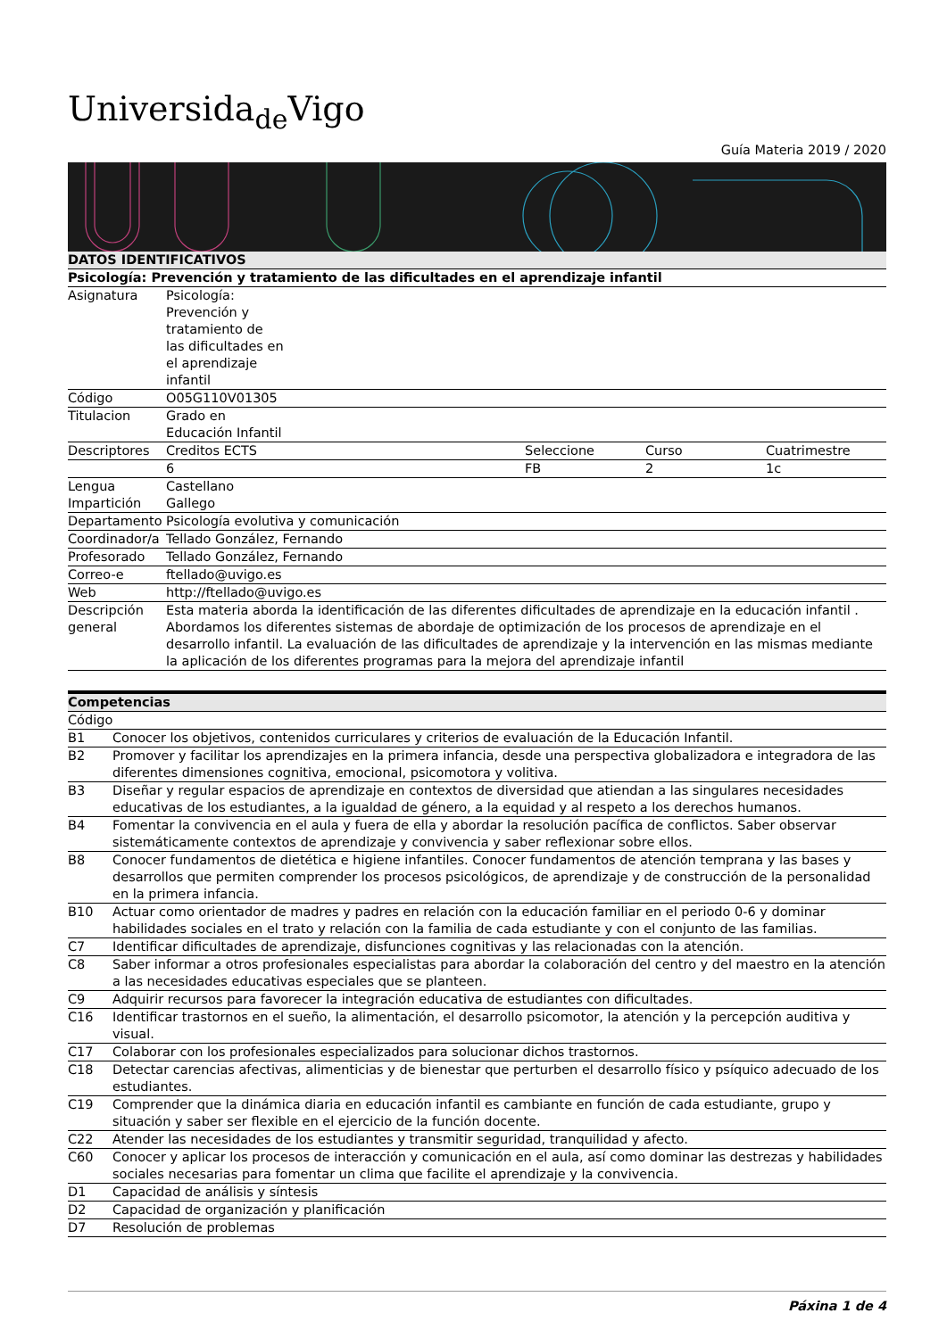Universida<sub>de</sub>Vigo
Guía Materia 2019 / 2020
| DATOS IDENTIFICATIVOS | | | | |
| Psicología: Prevención y tratamiento de las dificultades en el aprendizaje infantil | | | | |
| Asignatura | Psicología: Prevención y tratamiento de las dificultades en el aprendizaje infantil | | | |
| Código | O05G110V01305 | | | |
| Titulacion | Grado en Educación Infantil | | | |
| Descriptores | Creditos ECTS | Seleccione | Curso | Cuatrimestre |
| | 6 | FB | 2 | 1c |
| Lengua Impartición | Castellano Gallego | | | |
| Departamento | Psicología evolutiva y comunicación | | | |
| Coordinador/a | Tellado González, Fernando | | | |
| Profesorado | Tellado González, Fernando | | | |
| Correo-e | ftellado@uvigo.es | | | |
| Web | http://ftellado@uvigo.es | | | |
| Descripción general | Esta materia aborda la identificación de las diferentes dificultades de aprendizaje en la educación infantil . Abordamos los diferentes sistemas de abordaje de optimización de los procesos de aprendizaje en el desarrollo infantil. La evaluación de las dificultades de aprendizaje y la intervención en las mismas mediante la aplicación de los diferentes programas para la mejora del aprendizaje infantil | | | |
| Competencias | |
| Código | |
| B1 | Conocer los objetivos, contenidos curriculares y criterios de evaluación de la Educación Infantil. |
| B2 | Promover y facilitar los aprendizajes en la primera infancia, desde una perspectiva globalizadora e integradora de las diferentes dimensiones cognitiva, emocional, psicomotora y volitiva. |
| B3 | Diseñar y regular espacios de aprendizaje en contextos de diversidad que atiendan a las singulares necesidades educativas de los estudiantes, a la igualdad de género, a la equidad y al respeto a los derechos humanos. |
| B4 | Fomentar la convivencia en el aula y fuera de ella y abordar la resolución pacífica de conflictos. Saber observar sistemáticamente contextos de aprendizaje y convivencia y saber reflexionar sobre ellos. |
| B8 | Conocer fundamentos de dietética e higiene infantiles. Conocer fundamentos de atención temprana y las bases y desarrollos que permiten comprender los procesos psicológicos, de aprendizaje y de construcción de la personalidad en la primera infancia. |
| B10 | Actuar como orientador de madres y padres en relación con la educación familiar en el periodo 0-6 y dominar habilidades sociales en el trato y relación con la familia de cada estudiante y con el conjunto de las familias. |
| C7 | Identificar dificultades de aprendizaje, disfunciones cognitivas y las relacionadas con la atención. |
| C8 | Saber informar a otros profesionales especialistas para abordar la colaboración del centro y del maestro en la atención a las necesidades educativas especiales que se planteen. |
| C9 | Adquirir recursos para favorecer la integración educativa de estudiantes con dificultades. |
| C16 | Identificar trastornos en el sueño, la alimentación, el desarrollo psicomotor, la atención y la percepción auditiva y visual. |
| C17 | Colaborar con los profesionales especializados para solucionar dichos trastornos. |
| C18 | Detectar carencias afectivas, alimenticias y de bienestar que perturben el desarrollo físico y psíquico adecuado de los estudiantes. |
| C19 | Comprender que la dinámica diaria en educación infantil es cambiante en función de cada estudiante, grupo y situación y saber ser flexible en el ejercicio de la función docente. |
| C22 | Atender las necesidades de los estudiantes y transmitir seguridad, tranquilidad y afecto. |
| C60 | Conocer y aplicar los procesos de interacción y comunicación en el aula, así como dominar las destrezas y habilidades sociales necesarias para fomentar un clima que facilite el aprendizaje y la convivencia. |
| D1 | Capacidad de análisis y síntesis |
| D2 | Capacidad de organización y planificación |
| D7 | Resolución de problemas |
Páxina 1 de 4